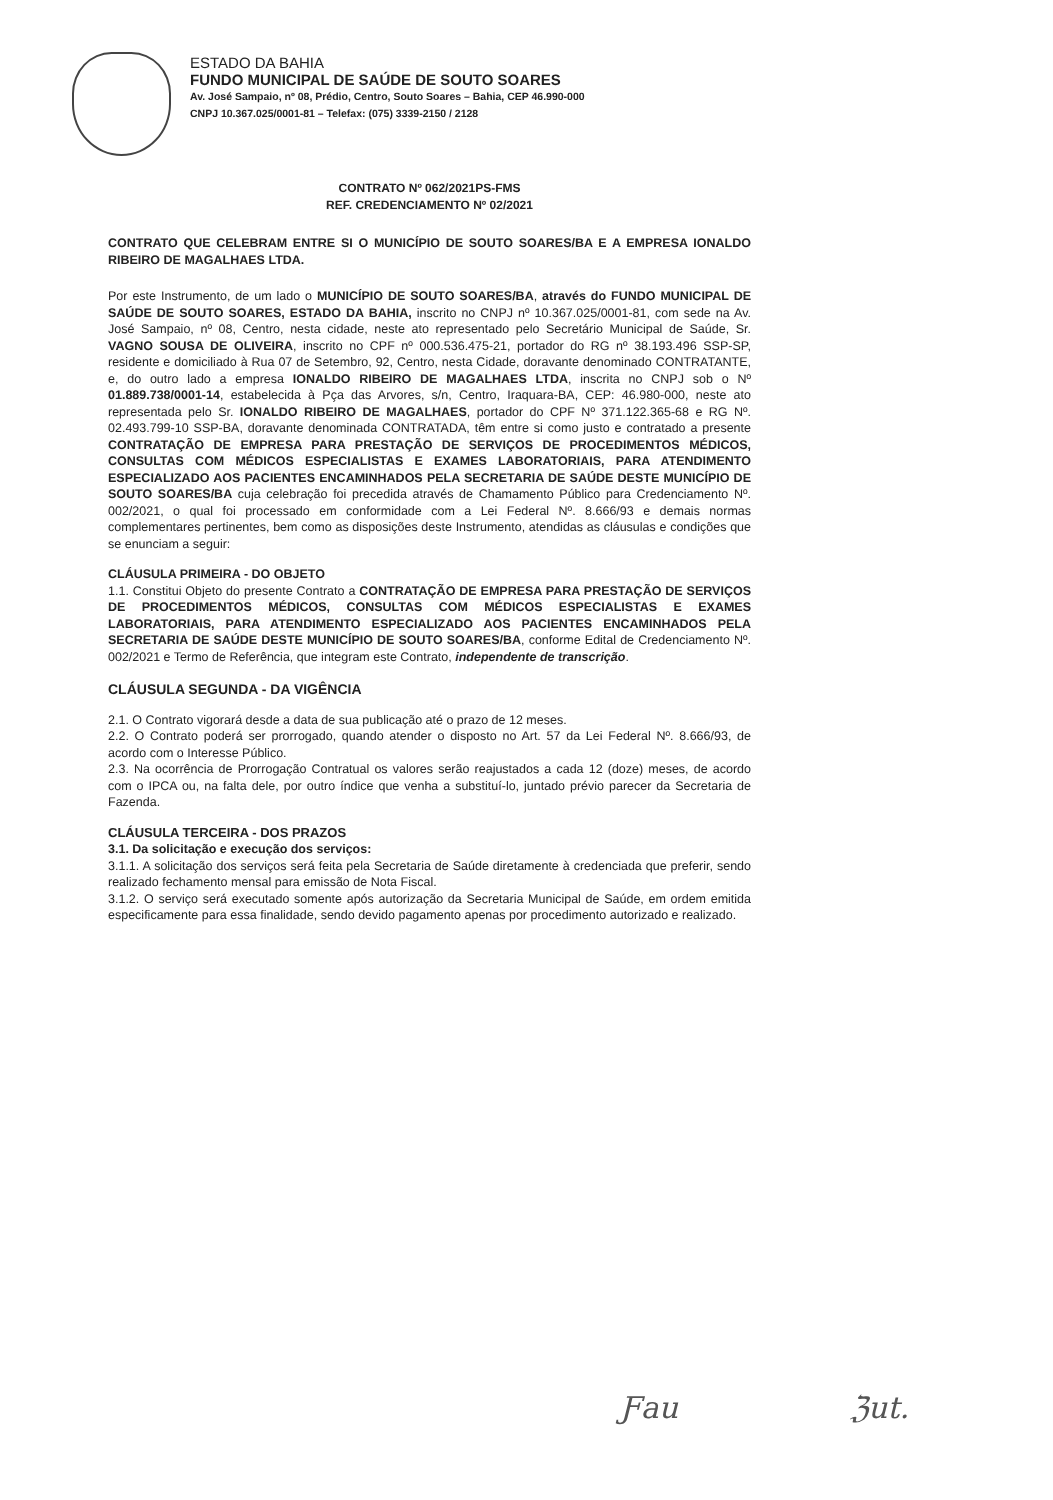ESTADO DA BAHIA
FUNDO MUNICIPAL DE SAÚDE DE SOUTO SOARES
Av. José Sampaio, nº 08, Prédio, Centro, Souto Soares – Bahia, CEP 46.990-000
CNPJ 10.367.025/0001-81 – Telefax: (075) 3339-2150 / 2128
CONTRATO Nº 062/2021PS-FMS
REF. CREDENCIAMENTO Nº 02/2021
CONTRATO QUE CELEBRAM ENTRE SI O MUNICÍPIO DE SOUTO SOARES/BA E A EMPRESA IONALDO RIBEIRO DE MAGALHAES LTDA.
Por este Instrumento, de um lado o MUNICÍPIO DE SOUTO SOARES/BA, através do FUNDO MUNICIPAL DE SAÚDE DE SOUTO SOARES, ESTADO DA BAHIA, inscrito no CNPJ nº 10.367.025/0001-81, com sede na Av. José Sampaio, nº 08, Centro, nesta cidade, neste ato representado pelo Secretário Municipal de Saúde, Sr. VAGNO SOUSA DE OLIVEIRA, inscrito no CPF nº 000.536.475-21, portador do RG nº 38.193.496 SSP-SP, residente e domiciliado à Rua 07 de Setembro, 92, Centro, nesta Cidade, doravante denominado CONTRATANTE, e, do outro lado a empresa IONALDO RIBEIRO DE MAGALHAES LTDA, inscrita no CNPJ sob o Nº 01.889.738/0001-14, estabelecida à Pça das Arvores, s/n, Centro, Iraquara-BA, CEP: 46.980-000, neste ato representada pelo Sr. IONALDO RIBEIRO DE MAGALHAES, portador do CPF Nº 371.122.365-68 e RG Nº. 02.493.799-10 SSP-BA, doravante denominada CONTRATADA, têm entre si como justo e contratado a presente CONTRATAÇÃO DE EMPRESA PARA PRESTAÇÃO DE SERVIÇOS DE PROCEDIMENTOS MÉDICOS, CONSULTAS COM MÉDICOS ESPECIALISTAS E EXAMES LABORATORIAIS, PARA ATENDIMENTO ESPECIALIZADO AOS PACIENTES ENCAMINHADOS PELA SECRETARIA DE SAÚDE DESTE MUNICÍPIO DE SOUTO SOARES/BA cuja celebração foi precedida através de Chamamento Público para Credenciamento Nº. 002/2021, o qual foi processado em conformidade com a Lei Federal Nº. 8.666/93 e demais normas complementares pertinentes, bem como as disposições deste Instrumento, atendidas as cláusulas e condições que se enunciam a seguir:
CLÁUSULA PRIMEIRA - DO OBJETO
1.1. Constitui Objeto do presente Contrato a CONTRATAÇÃO DE EMPRESA PARA PRESTAÇÃO DE SERVIÇOS DE PROCEDIMENTOS MÉDICOS, CONSULTAS COM MÉDICOS ESPECIALISTAS E EXAMES LABORATORIAIS, PARA ATENDIMENTO ESPECIALIZADO AOS PACIENTES ENCAMINHADOS PELA SECRETARIA DE SAÚDE DESTE MUNICÍPIO DE SOUTO SOARES/BA, conforme Edital de Credenciamento Nº. 002/2021 e Termo de Referência, que integram este Contrato, independente de transcrição.
CLÁUSULA SEGUNDA - DA VIGÊNCIA
2.1. O Contrato vigorará desde a data de sua publicação até o prazo de 12 meses.
2.2. O Contrato poderá ser prorrogado, quando atender o disposto no Art. 57 da Lei Federal Nº. 8.666/93, de acordo com o Interesse Público.
2.3. Na ocorrência de Prorrogação Contratual os valores serão reajustados a cada 12 (doze) meses, de acordo com o IPCA ou, na falta dele, por outro índice que venha a substituí-lo, juntado prévio parecer da Secretaria de Fazenda.
CLÁUSULA TERCEIRA - DOS PRAZOS
3.1. Da solicitação e execução dos serviços:
3.1.1. A solicitação dos serviços será feita pela Secretaria de Saúde diretamente à credenciada que preferir, sendo realizado fechamento mensal para emissão de Nota Fiscal.
3.1.2. O serviço será executado somente após autorização da Secretaria Municipal de Saúde, em ordem emitida especificamente para essa finalidade, sendo devido pagamento apenas por procedimento autorizado e realizado.
Ƒau ℨut.